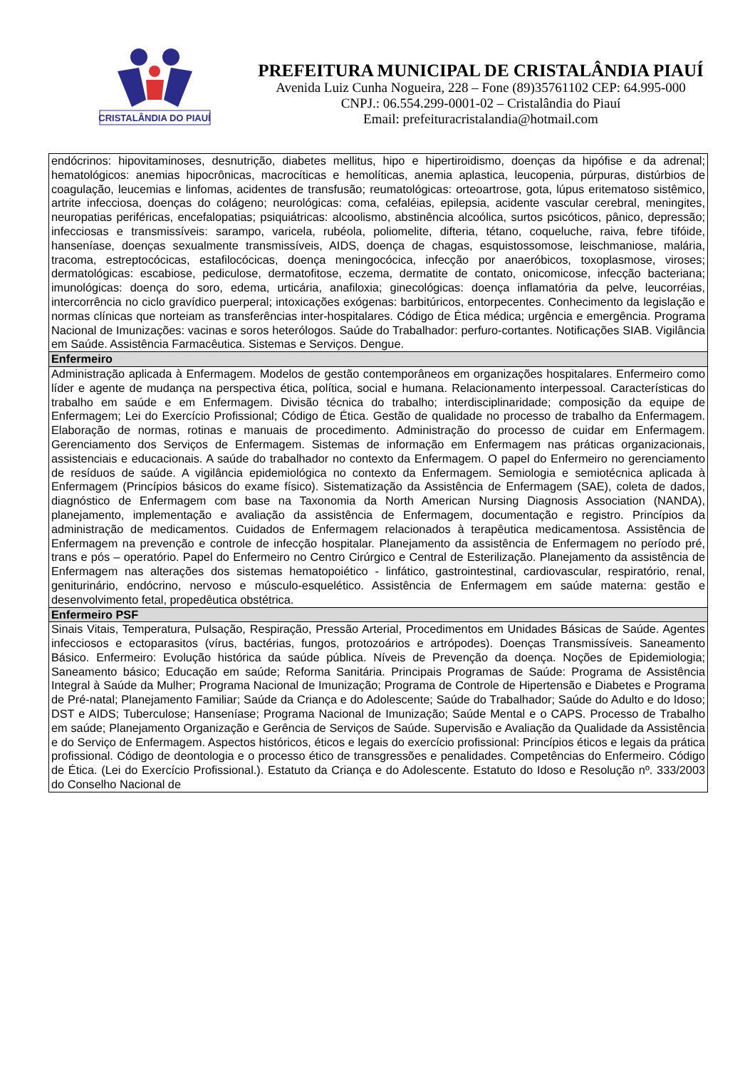CRISTALÂNDIA DO PIAUÍ
PREFEITURA MUNICIPAL DE CRISTALÂNDIA PIAUÍ
Avenida Luiz Cunha Nogueira, 228 – Fone (89)35761102 CEP: 64.995-000
CNPJ.: 06.554.299-0001-02 – Cristalândia do Piauí
Email: prefeituracristalandia@hotmail.com
| endócrinos: hipovitaminoses, desnutrição, diabetes mellitus, hipo e hipertiroidismo, doenças da hipófise e da adrenal; hematológicos: anemias hipocrônicas, macrocíticas e hemolíticas, anemia aplastica, leucopenia, púrpuras, distúrbios de coagulação, leucemias e linfomas, acidentes de transfusão; reumatológicas: orteoartrose, gota, lúpus eritematoso sistêmico, artrite infecciosa, doenças do colágeno; neurológicas: coma, cefaléias, epilepsia, acidente vascular cerebral, meningites, neuropatias periféricas, encefalopatias; psiquiátricas: alcoolismo, abstinência alcoólica, surtos psicóticos, pânico, depressão; infecciosas e transmissíveis: sarampo, varicela, rubéola, poliomelite, difteria, tétano, coqueluche, raiva, febre tifóide, hanseníase, doenças sexualmente transmissíveis, AIDS, doença de chagas, esquistossomose, leischmaniose, malária, tracoma, estreptocócicas, estafilocócicas, doença meningocócica, infecção por anaeróbicos, toxoplasmose, viroses; dermatológicas: escabiose, pediculose, dermatofitose, eczema, dermatite de contato, onicomicose, infecção bacteriana; imunológicas: doença do soro, edema, urticária, anafiloxia; ginecológicas: doença inflamatória da pelve, leucorréias, intercorrência no ciclo gravídico puerperal; intoxicações exógenas: barbitúricos, entorpecentes. Conhecimento da legislação e normas clínicas que norteiam as transferências inter-hospitalares. Código de Ética médica; urgência e emergência. Programa Nacional de Imunizações: vacinas e soros heterólogos. Saúde do Trabalhador: perfuro-cortantes. Notificações SIAB. Vigilância em Saúde. Assistência Farmacêutica. Sistemas e Serviços. Dengue. |
| Enfermeiro |
| Administração aplicada à Enfermagem. Modelos de gestão contemporâneos em organizações hospitalares. Enfermeiro como líder e agente de mudança na perspectiva ética, política, social e humana. Relacionamento interpessoal. Características do trabalho em saúde e em Enfermagem. Divisão técnica do trabalho; interdisciplinaridade; composição da equipe de Enfermagem; Lei do Exercício Profissional; Código de Ética. Gestão de qualidade no processo de trabalho da Enfermagem. Elaboração de normas, rotinas e manuais de procedimento. Administração do processo de cuidar em Enfermagem. Gerenciamento dos Serviços de Enfermagem. Sistemas de informação em Enfermagem nas práticas organizacionais, assistenciais e educacionais. A saúde do trabalhador no contexto da Enfermagem. O papel do Enfermeiro no gerenciamento de resíduos de saúde. A vigilância epidemiológica no contexto da Enfermagem. Semiologia e semiotécnica aplicada à Enfermagem (Princípios básicos do exame físico). Sistematização da Assistência de Enfermagem (SAE), coleta de dados, diagnóstico de Enfermagem com base na Taxonomia da North American Nursing Diagnosis Association (NANDA), planejamento, implementação e avaliação da assistência de Enfermagem, documentação e registro. Princípios da administração de medicamentos. Cuidados de Enfermagem relacionados à terapêutica medicamentosa. Assistência de Enfermagem na prevenção e controle de infecção hospitalar. Planejamento da assistência de Enfermagem no período pré, trans e pós – operatório. Papel do Enfermeiro no Centro Cirúrgico e Central de Esterilização. Planejamento da assistência de Enfermagem nas alterações dos sistemas hematopoiético - linfático, gastrointestinal, cardiovascular, respiratório, renal, geniturinário, endócrino, nervoso e músculo-esquelético. Assistência de Enfermagem em saúde materna: gestão e desenvolvimento fetal, propedêutica obstétrica. |
| Enfermeiro PSF |
| Sinais Vitais, Temperatura, Pulsação, Respiração, Pressão Arterial, Procedimentos em Unidades Básicas de Saúde. Agentes infecciosos e ectoparasitos (vírus, bactérias, fungos, protozoários e artrópodes). Doenças Transmissíveis. Saneamento Básico. Enfermeiro: Evolução histórica da saúde pública. Níveis de Prevenção da doença. Noções de Epidemiologia; Saneamento básico; Educação em saúde; Reforma Sanitária. Principais Programas de Saúde: Programa de Assistência Integral à Saúde da Mulher; Programa Nacional de Imunização; Programa de Controle de Hipertensão e Diabetes e Programa de Pré-natal; Planejamento Familiar; Saúde da Criança e do Adolescente; Saúde do Trabalhador; Saúde do Adulto e do Idoso; DST e AIDS; Tuberculose; Hanseníase; Programa Nacional de Imunização; Saúde Mental e o CAPS. Processo de Trabalho em saúde; Planejamento Organização e Gerência de Serviços de Saúde. Supervisão e Avaliação da Qualidade da Assistência e do Serviço de Enfermagem. Aspectos históricos, éticos e legais do exercício profissional: Princípios éticos e legais da prática profissional. Código de deontologia e o processo ético de transgressões e penalidades. Competências do Enfermeiro. Código de Ética. (Lei do Exercício Profissional.). Estatuto da Criança e do Adolescente. Estatuto do Idoso e Resolução nº. 333/2003 do Conselho Nacional de |